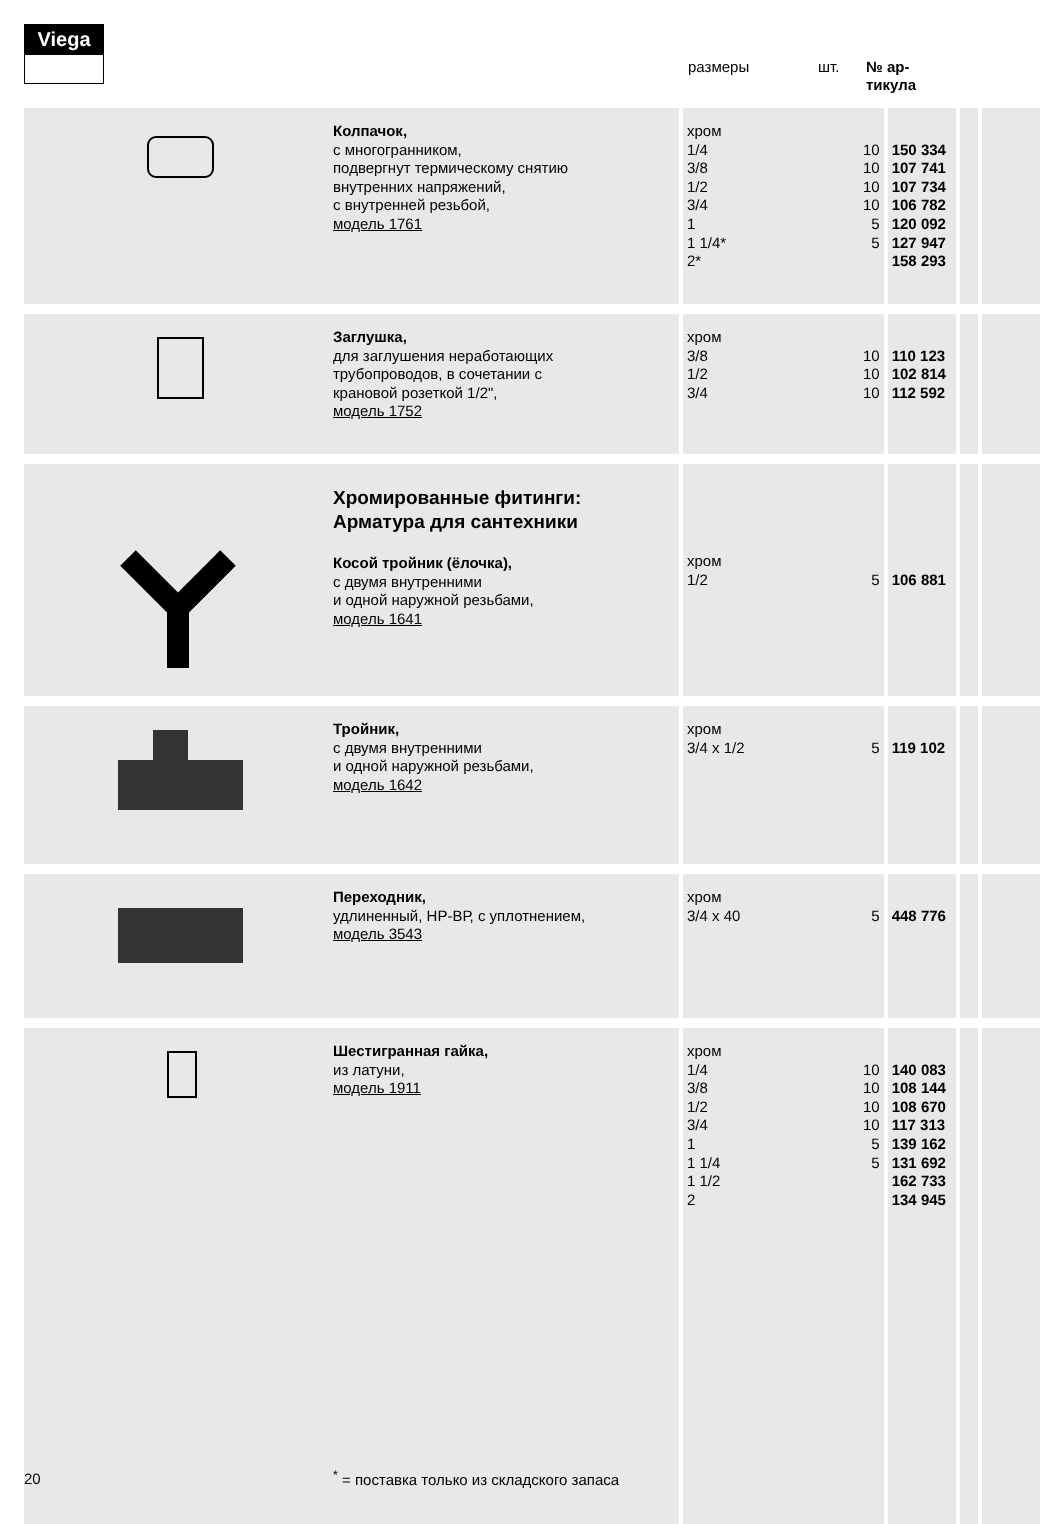Viega
размеры шт.
№ ар-
тикула
| | Колпачок, с многогранником, подвергнут термическому снятию внутренних напряжений, с внутренней резьбой, модель 1761 | хром 1/4 3/8 1/2 3/4 1 1 1/4* 2* | 10 10 10 10 5 5 | 150 334 107 741 107 734 106 782 120 092 127 947 158 293 | | |
| | Заглушка, для заглушения неработающих трубопроводов, в сочетании с крановой розеткой 1/2", модель 1752 | хром 3/8 1/2 3/4 | 10 10 10 | 110 123 102 814 112 592 | | |
| | Хромированные фитинги: Арматура для сантехники Косой тройник (ёлочка), с двумя внутренними и одной наружной резьбами, модель 1641 | хром 1/2 | 5 | 106 881 | | |
| | Тройник, с двумя внутренними и одной наружной резьбами, модель 1642 | хром 3/4 x 1/2 | 5 | 119 102 | | |
| | Переходник, удлиненный, НР-ВР, с уплотнением, модель 3543 | хром 3/4 x 40 | 5 | 448 776 | | |
| | Шестигранная гайка, из латуни, модель 1911 | хром 1/4 3/8 1/2 3/4 1 1 1/4 1 1/2 2 | 10 10 10 10 5 5 | 140 083 108 144 108 670 117 313 139 162 131 692 162 733 134 945 | | |
20
<sup>*</sup> = поставка только из складского запаса